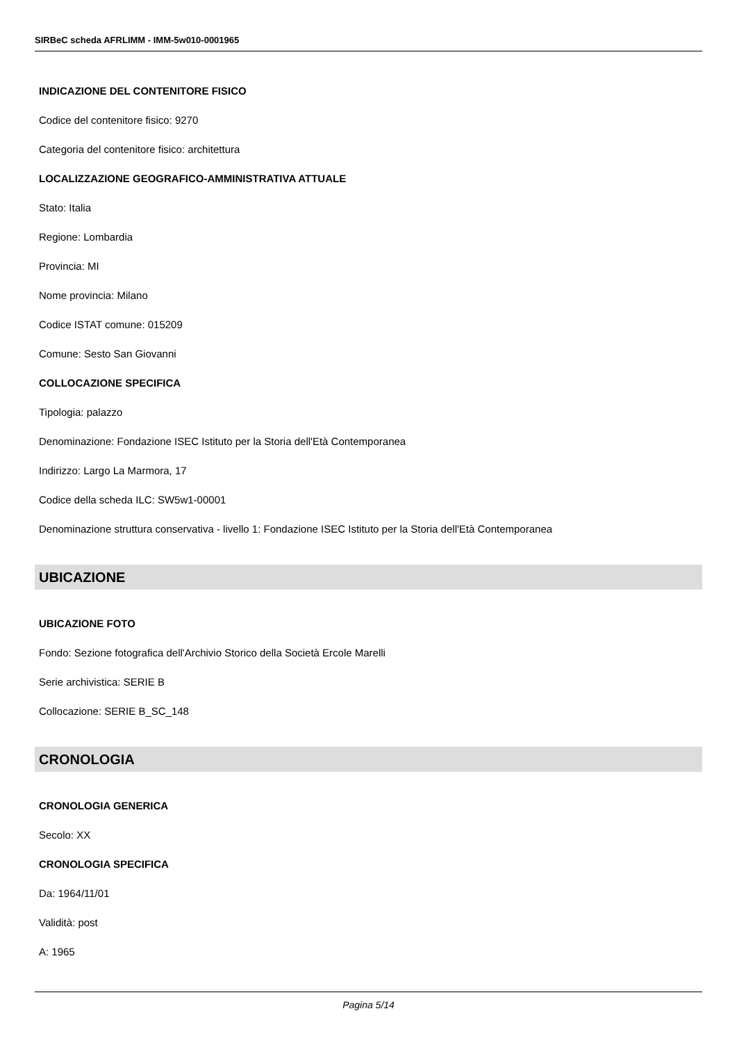SIRBeC scheda AFRLIMM - IMM-5w010-0001965
INDICAZIONE DEL CONTENITORE FISICO
Codice del contenitore fisico: 9270
Categoria del contenitore fisico: architettura
LOCALIZZAZIONE GEOGRAFICO-AMMINISTRATIVA ATTUALE
Stato: Italia
Regione: Lombardia
Provincia: MI
Nome provincia: Milano
Codice ISTAT comune: 015209
Comune: Sesto San Giovanni
COLLOCAZIONE SPECIFICA
Tipologia: palazzo
Denominazione: Fondazione ISEC Istituto per la Storia dell'Età Contemporanea
Indirizzo: Largo La Marmora, 17
Codice della scheda ILC: SW5w1-00001
Denominazione struttura conservativa - livello 1: Fondazione ISEC Istituto per la Storia dell'Età Contemporanea
UBICAZIONE
UBICAZIONE FOTO
Fondo: Sezione fotografica dell'Archivio Storico della Società Ercole Marelli
Serie archivistica: SERIE B
Collocazione: SERIE B_SC_148
CRONOLOGIA
CRONOLOGIA GENERICA
Secolo: XX
CRONOLOGIA SPECIFICA
Da: 1964/11/01
Validità: post
A: 1965
Pagina 5/14